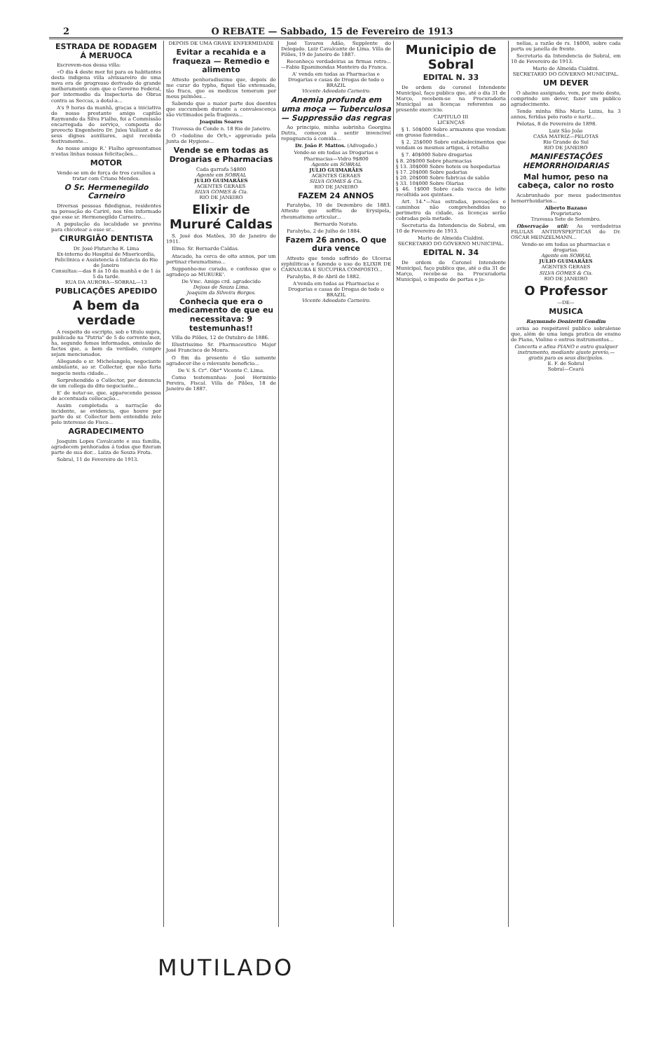2 O REBATE — Sabbado, 15 de Fevereiro de 1913
ESTRADA DE RODAGEM Á MERUOCA
Escrevem-nos dessa villa:
«O dia 4 deste mez foi para os habitantes desta indigena villa alvissareiro de uma nova era de progresso derivado do grande melhoramento com que o Governo Federal, por intermedio da Inspectoria de Obras contra as Seccas, a dotal-a...
A's 9 horas da manhã, graças a iniciativa do nosso prestante amigo capitão Raymundo da Silva Fialho, foi a Commissão encarregada do serviço, composta do provecto Engenheiro Dr. Jules Vaillant e de seus dignos auxiliares, aqui recebida festivamente...
Ao nosso amigo R.' Fialho apresentamos n'estas linhas nossas felicitações...
MOTOR
Vende-se um de força de tres cavallos a tratar com Criano Mendes.
O Sr. Hermenegildo Carneiro
Diversas pessoas fidedignas, residentes na povoação do Cariré, nos têm informado que esse sr. Hermenegildo Carneiro...
A população da localidade se previna para chicotear a esse sr...
CIRURGIÃO DENTISTA
Dr. José Plutarcho R. Lima
Ex-interno do Hospital de Misericordia, Policlinica e Assistencia á Infancia do Rio de Janeiro
Consultas:—das 8 ás 10 da manhã e de 1 ás 5 da tarde.
RUA DA AURORA—SOBRAL—13
PUBLICAÇÕES APEDIDO
A bem da verdade
A respeito do escripto, sob o titulo supra, publicado na "Patria" de 5 do corrente mez, ha, segundo fomos informados, omissão de factos que, a bem da verdade, cumpre sejam mencionados.
Allegando o sr. Michelangelo, negociante ambulante, ao sr. Collector, que não faria negocio nesta cidade...
Sorprehendido o Collector, por denuncia de um collega do dito negociante...
E' de notar-se, que, apparecendo pessoa de accentuada collocação...
Assim completada a narração do incidente, se evidencia, que houve por parte do sr. Collector bem entendido zelo pelo interesse do Fisco...
AGRADECIMENTO
Joaquim Lopes Cavalcante e sua familia, agradecem penhorados á todos que fizeram parte de sua dor... Luiza de Souza Frota.
Sobral, 11 de Fevereiro de 1913.
DEPOIS DE UMA GRAVE ENFERMIDADE
Evitar a recahida e a fraqueza — Remedio e alimento
Attesto penhoradissimo que, depois de me curar do typho, fiquei tão extenuado, tão fraco, que os medicos temeram por meus pulmões...
Sabendo que a maior parte dos doentes que succumbem durante a convalescença são victimados pela fraqueza...
Joaquim Soares
Travessa do Conde n. 18 Rio de Janeiro.
O «Iodolino de Orh,» approvado pela Junta de Hygiene...
Vende se em todas as Drogarias e Pharmacias
Cada garrafa 5$800
Agente em SOBRAL
JULIO GUIMARÃES
AGENTES GERAES
SILVA GOMES & Cia.
RIO DE JANEIRO
Elixir de Mururé Caldas
S. José dos Matões, 30 de Janeiro de 1911.
Illmo. Sr. Bernardo Caldas.
Atacado, ha cerca de oito annos, por um pertinaz rheumatismo...
Supponho-me curado, e confesso que o agradeço ao MURURE'.
De Vmc. Amigo crd. agradecido
Dejoas de Souza Lima.
Joaquim da Silveira Borges.
Conhecia que era o medicamento de que eu necessitava: 9 testemunhas!!
Villa do Pilões, 12 de Outubro de 1886.
Illustrissimo Sr. Pharmaceutico Major José Francisco de Moura.
O fim da presente é tão somente agradecer-lhe o relevante beneficio...
De V. S. Cr°. Obr° Vicente C. Lima.
Como testemunhas: José Herminio Pereira, Fiscal. Villa de Pilões, 18 de Janeiro de 1887.
José Tavares Adão, Supplente do Delegado. Luiz Cavalcante de Lima. Villa de Pilões, 19 de Janeiro de 1887.
Reconheço verdadeiras as firmas retro...—Fabio Epaminondas Monteiro da Franca.
A' venda em todas as Pharmacias e Drogarias e casas de Drogas de todo o BRAZIL
Vicente Adeodato Carneiro.
Anemia profunda em uma moça — Tuberculosa — Suppressão das regras
Ao principio, minha sobrinha Georgina Dutra, começou a sentir invencivel repugnancia á comida...
Dr. João P. Mattos. (Advogado.)
Vende-se em todas as Drogarias e Pharmacias—Vidro 9$800
Agente em SOBRAL
JULIO GUIMARÃES
AGENTES GERAES
SILVA GOMES & Cia.
RIO DE JANEIRO
FAZEM 24 ANNOS
Parahyba, 10 de Dezembro de 1883. Attesto que soffria de Erysipela, rheumatismo articular...
Bernardo Norato.
Parahyba, 2 de Julho de 1884.
Fazem 26 annos. O que dura vence
Attesto que tendo soffrido de Ulceras syphiliticas e fazendo o uso do ELIXIR DE CARNAUBA E SUCUPIRA COMPOSTO...
Parahyba, 8 de Abril de 1882.
A'venda em todas as Pharmacias e Drogarias e casas de Drogas de todo o BRAZIL
Vicente Adeodato Carneiro.
Municipio de Sobral
EDITAL N. 33
De ordem do coronel Intendente Municipal, faço publico que, até o dia 31 de Março, recebem-se na Procuradoria Municipal as licenças referentes ao presente exercicio.
CAPITULO III
LICENÇAS
§ 1. 50$000 Sobre armazens que vendam em grosso fazendas...
§ 2. 25$000 Sobre estabelecimentos que vendam os mesmos artigos, á retalho
§ 7. 40$000 Sobre drogarias
§ 8. 20$000 Sobre pharmacias
§ 13. 30$000 Sobre hoteis ou hospedarias
§ 17. 20$000 Sobre padarias
§ 20. 20$000 Sobre fabricas de sabão
§ 33. 10$000 Sobre Olarias
§ 46. 1$000 Sobre cada vacca de leite recolhida aos quintaes.
Art. 14.°—Nas estradas, povoações e caminhos não comprehendidos no perimetro da cidade, as licenças serão cobradas pela metade.
Secretaria da Intendencia de Sobral, em 10 de Fevereiro de 1913.
Mario de Almeida Cialdini.
SECRETARIO DO GOVERNO MUNICIPAL.
EDITAL N. 34
De ordem do Coronel Intendente Municipal, faço publico que, até o dia 31 de Março, recebe-se na Procuradoria Municipal, o imposto de portas e ja-
nellas, a razão de rs. 1$000, sobre cada porta ou janella de frente.
Secretaria da Intendencia de Sobral, em 10 de Fevereiro de 1913.
Mario de Almeida Cialdini.
SECRETARIO DO GOVERNO MUNICIPAL.
UM DEVER
O abaixo assignado, vem, por meio desto, comprindo um dever, fazer um publico agradecimento.
Tendo minha filha Maria Luiza, ha 3 annos, feridas pelo rosto e nariz...
Pelotas, 8 de Fevereiro de 1898.
Luiz São João
CASA MATRIZ—PELOTAS
Rio Grande do Sul
RIO DE JANEIRO
MANIFESTAÇÕES HEMORRHOIDARIAS
Mal humor, peso na cabeça, calor no rosto
Acabrunhado por meus padecimentos hemorrhoidarios...
Alberto Bazano
Proprietario
Travessa Sete de Setembro.
Observação util: As verdadeiras PILULAS ANTIDYSPEPTICAS do Dr. OSCAR HEINZELMANN...
Vende-se em todas as pharmacias e drogarias.
Agente em SOBRAL
JULIO GUIMARÃES
AGENTES GERAES
SILVA GOMES & Cia.
RIO DE JANEIRO
O Professor
—DE—
MUSICA
Raymundo Donizetti Gondim
avisa ao respeitavel publico sobralense que, além de uma longa pratica de ensino de Piano, Violino e outros instrumentos...
Concerta e afina PIANO e outro qualquer instrumento, mediante ajuste previo,—gratis para os seus discipulos.
E. F. de Sobral
Sobral—Ceará
MUTILADO